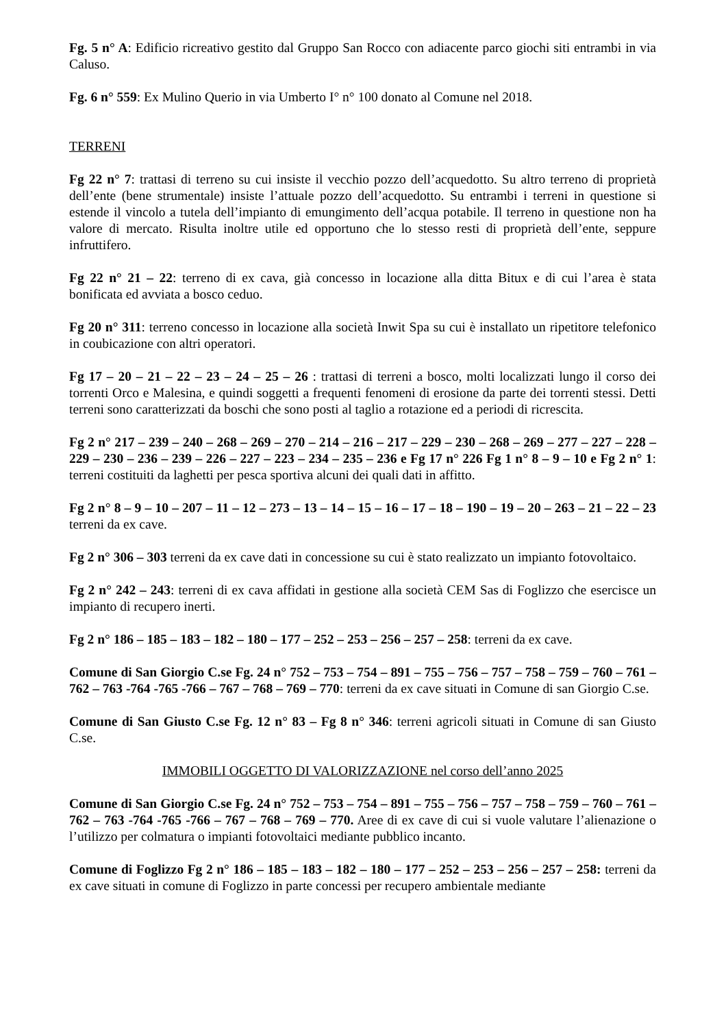Fg. 5 n° A: Edificio ricreativo gestito dal Gruppo San Rocco con adiacente parco giochi siti entrambi in via Caluso.
Fg. 6 n° 559: Ex Mulino Querio in via Umberto I° n° 100 donato al Comune nel 2018.
TERRENI
Fg 22 n° 7: trattasi di terreno su cui insiste il vecchio pozzo dell’acquedotto. Su altro terreno di proprietà dell’ente (bene strumentale) insiste l’attuale pozzo dell’acquedotto. Su entrambi i terreni in questione si estende il vincolo a tutela dell’impianto di emungimento dell’acqua potabile. Il terreno in questione non ha valore di mercato. Risulta inoltre utile ed opportuno che lo stesso resti di proprietà dell’ente, seppure infruttifero.
Fg 22 n° 21 – 22: terreno di ex cava, già concesso in locazione alla ditta Bitux e di cui l’area è stata bonificata ed avviata a bosco ceduo.
Fg 20 n° 311: terreno concesso in locazione alla società Inwit Spa su cui è installato un ripetitore telefonico in coubicazione con altri operatori.
Fg 17 – 20 – 21 – 22 – 23 – 24 – 25 – 26 : trattasi di terreni a bosco, molti localizzati lungo il corso dei torrenti Orco e Malesina, e quindi soggetti a frequenti fenomeni di erosione da parte dei torrenti stessi. Detti terreni sono caratterizzati da boschi che sono posti al taglio a rotazione ed a periodi di ricrescita.
Fg 2 n° 217 – 239 – 240 – 268 – 269 – 270 – 214 – 216 – 217 – 229 – 230 – 268 – 269 – 277 – 227 – 228 – 229 – 230 – 236 – 239 – 226 – 227 – 223 – 234 – 235 – 236 e Fg 17 n° 226 Fg 1 n° 8 – 9 – 10 e Fg 2 n° 1: terreni costituiti da laghetti per pesca sportiva alcuni dei quali dati in affitto.
Fg 2 n° 8 – 9 – 10 – 207 – 11 – 12 – 273 – 13 – 14 – 15 – 16 – 17 – 18 – 190 – 19 – 20 – 263 – 21 – 22 – 23 terreni da ex cave.
Fg 2 n° 306 – 303 terreni da ex cave dati in concessione su cui è stato realizzato un impianto fotovoltaico.
Fg 2 n° 242 – 243: terreni di ex cava affidati in gestione alla società CEM Sas di Foglizzo che esercisce un impianto di recupero inerti.
Fg 2 n° 186 – 185 – 183 – 182 – 180 – 177 – 252 – 253 – 256 – 257 – 258: terreni da ex cave.
Comune di San Giorgio C.se Fg. 24 n° 752 – 753 – 754 – 891 – 755 – 756 – 757 – 758 – 759 – 760 – 761 – 762 – 763 -764 -765 -766 – 767 – 768 – 769 – 770: terreni da ex cave situati in Comune di san Giorgio C.se.
Comune di San Giusto C.se Fg. 12 n° 83 – Fg 8 n° 346: terreni agricoli situati in Comune di san Giusto C.se.
IMMOBILI OGGETTO DI VALORIZZAZIONE nel corso dell’anno 2025
Comune di San Giorgio C.se Fg. 24 n° 752 – 753 – 754 – 891 – 755 – 756 – 757 – 758 – 759 – 760 – 761 – 762 – 763 -764 -765 -766 – 767 – 768 – 769 – 770. Aree di ex cave di cui si vuole valutare l’alienazione o l’utilizzo per colmatura o impianti fotovoltaici mediante pubblico incanto.
Comune di Foglizzo Fg 2 n° 186 – 185 – 183 – 182 – 180 – 177 – 252 – 253 – 256 – 257 – 258: terreni da ex cave situati in comune di Foglizzo in parte concessi per recupero ambientale mediante